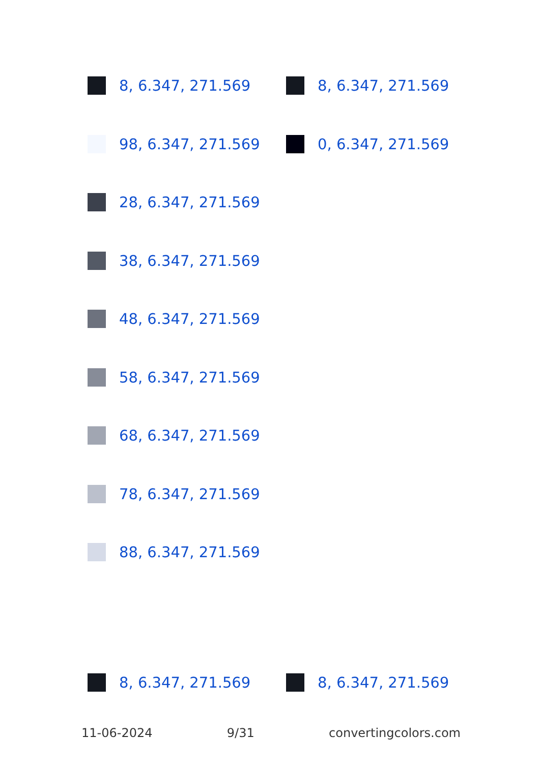8, 6.347, 271.569 8, 6.347, 271.569
98, 6.347, 271.569 0, 6.347, 271.569
28, 6.347, 271.569
38, 6.347, 271.569
48, 6.347, 271.569
58, 6.347, 271.569
68, 6.347, 271.569
78, 6.347, 271.569
88, 6.347, 271.569
8, 6.347, 271.569 8, 6.347, 271.569
11-06-2024 9/31 convertingcolors.com